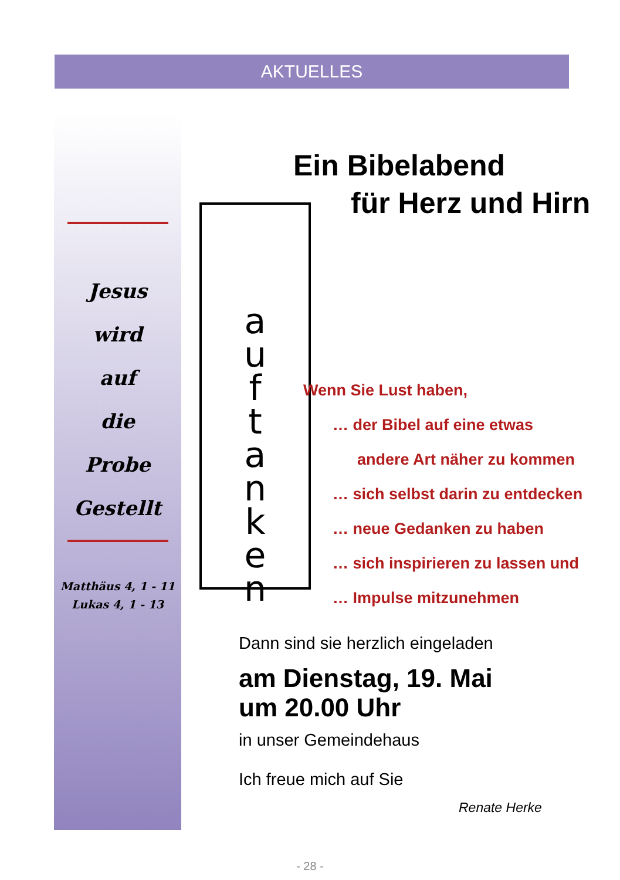AKTUELLES
Jesus
wird
auf
die
Probe
Gestellt
Matthäus 4, 1 - 11
Lukas 4, 1 - 13
Ein Bibelabend
für Herz und Hirn
a
u
f
t
a
n
k
e
n
Wenn Sie Lust haben,
… der Bibel auf eine etwas
andere Art näher zu kommen
… sich selbst darin zu entdecken
… neue Gedanken zu haben
… sich inspirieren zu lassen und
… Impulse mitzunehmen
Dann sind sie herzlich eingeladen
am Dienstag, 19. Mai
um 20.00 Uhr
in unser Gemeindehaus
Ich freue mich auf Sie
Renate Herke
- 28 -